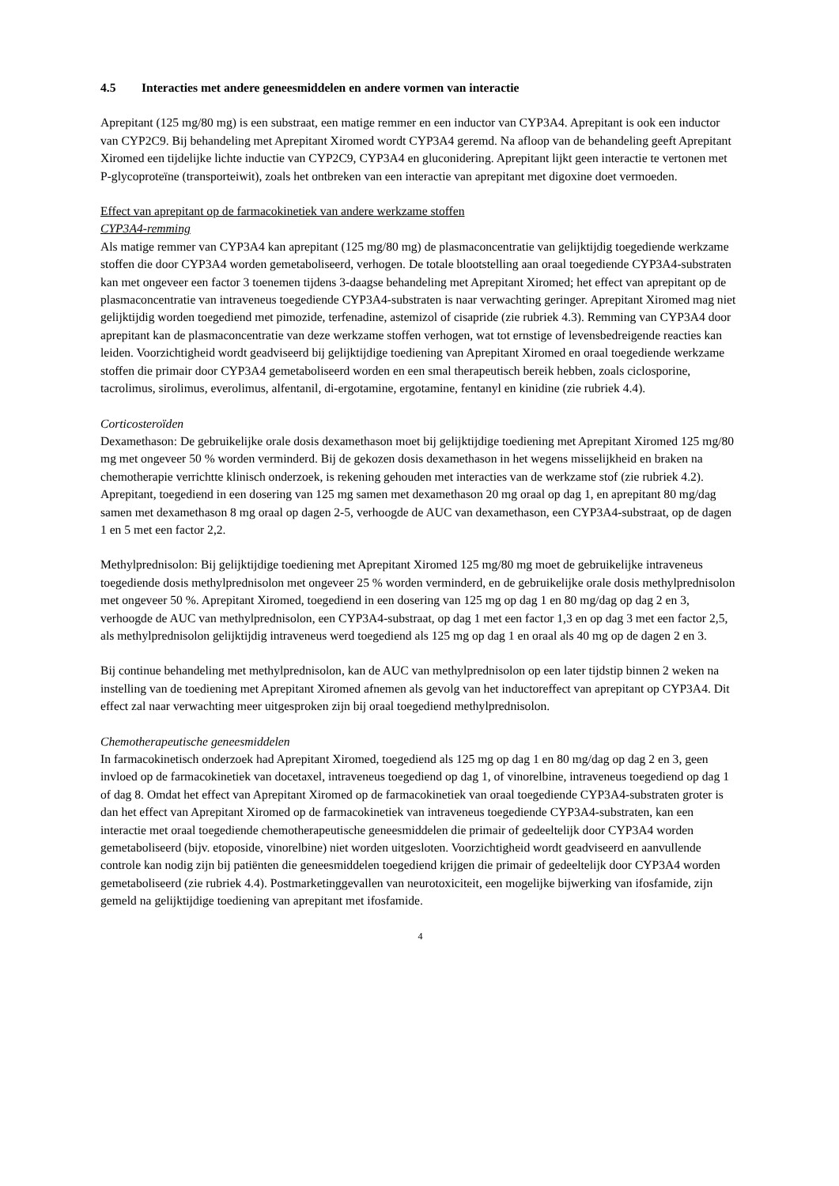4.5 Interacties met andere geneesmiddelen en andere vormen van interactie
Aprepitant (125 mg/80 mg) is een substraat, een matige remmer en een inductor van CYP3A4. Aprepitant is ook een inductor van CYP2C9. Bij behandeling met Aprepitant Xiromed wordt CYP3A4 geremd. Na afloop van de behandeling geeft Aprepitant Xiromed een tijdelijke lichte inductie van CYP2C9, CYP3A4 en gluconidering. Aprepitant lijkt geen interactie te vertonen met P-glycoproteïne (transporteiwit), zoals het ontbreken van een interactie van aprepitant met digoxine doet vermoeden.
Effect van aprepitant op de farmacokinetiek van andere werkzame stoffen
CYP3A4-remming
Als matige remmer van CYP3A4 kan aprepitant (125 mg/80 mg) de plasmaconcentratie van gelijktijdig toegediende werkzame stoffen die door CYP3A4 worden gemetaboliseerd, verhogen. De totale blootstelling aan oraal toegediende CYP3A4-substraten kan met ongeveer een factor 3 toenemen tijdens 3-daagse behandeling met Aprepitant Xiromed; het effect van aprepitant op de plasmaconcentratie van intraveneus toegediende CYP3A4-substraten is naar verwachting geringer. Aprepitant Xiromed mag niet gelijktijdig worden toegediend met pimozide, terfenadine, astemizol of cisapride (zie rubriek 4.3). Remming van CYP3A4 door aprepitant kan de plasmaconcentratie van deze werkzame stoffen verhogen, wat tot ernstige of levensbedreigende reacties kan leiden. Voorzichtigheid wordt geadviseerd bij gelijktijdige toediening van Aprepitant Xiromed en oraal toegediende werkzame stoffen die primair door CYP3A4 gemetaboliseerd worden en een smal therapeutisch bereik hebben, zoals ciclosporine, tacrolimus, sirolimus, everolimus, alfentanil, di-ergotamine, ergotamine, fentanyl en kinidine (zie rubriek 4.4).
Corticosteroïden
Dexamethason: De gebruikelijke orale dosis dexamethason moet bij gelijktijdige toediening met Aprepitant Xiromed 125 mg/80 mg met ongeveer 50 % worden verminderd. Bij de gekozen dosis dexamethason in het wegens misselijkheid en braken na chemotherapie verrichtte klinisch onderzoek, is rekening gehouden met interacties van de werkzame stof (zie rubriek 4.2). Aprepitant, toegediend in een dosering van 125 mg samen met dexamethason 20 mg oraal op dag 1, en aprepitant 80 mg/dag samen met dexamethason 8 mg oraal op dagen 2-5, verhoogde de AUC van dexamethason, een CYP3A4-substraat, op de dagen 1 en 5 met een factor 2,2.
Methylprednisolon: Bij gelijktijdige toediening met Aprepitant Xiromed 125 mg/80 mg moet de gebruikelijke intraveneus toegediende dosis methylprednisolon met ongeveer 25 % worden verminderd, en de gebruikelijke orale dosis methylprednisolon met ongeveer 50 %. Aprepitant Xiromed, toegediend in een dosering van 125 mg op dag 1 en 80 mg/dag op dag 2 en 3, verhoogde de AUC van methylprednisolon, een CYP3A4-substraat, op dag 1 met een factor 1,3 en op dag 3 met een factor 2,5, als methylprednisolon gelijktijdig intraveneus werd toegediend als 125 mg op dag 1 en oraal als 40 mg op de dagen 2 en 3.
Bij continue behandeling met methylprednisolon, kan de AUC van methylprednisolon op een later tijdstip binnen 2 weken na instelling van de toediening met Aprepitant Xiromed afnemen als gevolg van het inductoreffect van aprepitant op CYP3A4. Dit effect zal naar verwachting meer uitgesproken zijn bij oraal toegediend methylprednisolon.
Chemotherapeutische geneesmiddelen
In farmacokinetisch onderzoek had Aprepitant Xiromed, toegediend als 125 mg op dag 1 en 80 mg/dag op dag 2 en 3, geen invloed op de farmacokinetiek van docetaxel, intraveneus toegediend op dag 1, of vinorelbine, intraveneus toegediend op dag 1 of dag 8. Omdat het effect van Aprepitant Xiromed op de farmacokinetiek van oraal toegediende CYP3A4-substraten groter is dan het effect van Aprepitant Xiromed op de farmacokinetiek van intraveneus toegediende CYP3A4-substraten, kan een interactie met oraal toegediende chemotherapeutische geneesmiddelen die primair of gedeeltelijk door CYP3A4 worden gemetaboliseerd (bijv. etoposide, vinorelbine) niet worden uitgesloten. Voorzichtigheid wordt geadviseerd en aanvullende controle kan nodig zijn bij patiënten die geneesmiddelen toegediend krijgen die primair of gedeeltelijk door CYP3A4 worden gemetaboliseerd (zie rubriek 4.4). Postmarketinggevallen van neurotoxiciteit, een mogelijke bijwerking van ifosfamide, zijn gemeld na gelijktijdige toediening van aprepitant met ifosfamide.
4